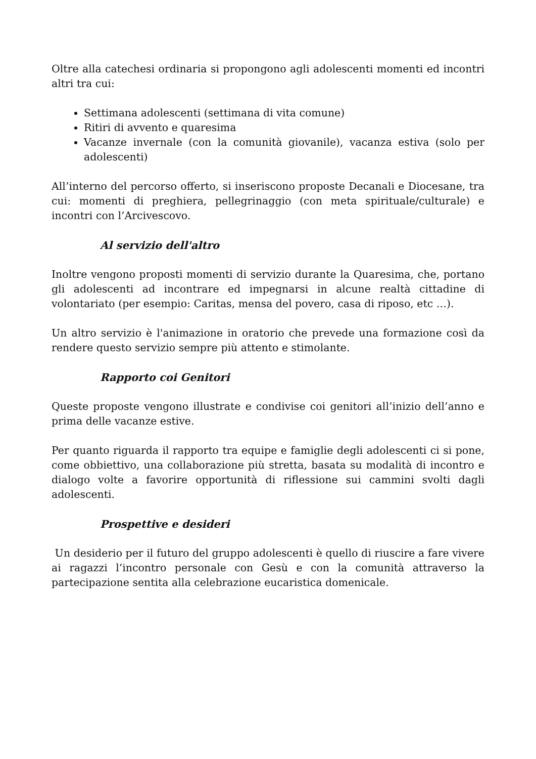Oltre alla catechesi ordinaria si propongono agli adolescenti momenti ed incontri altri tra cui:
Settimana adolescenti (settimana di vita comune)
Ritiri di avvento e quaresima
Vacanze invernale (con la comunità giovanile), vacanza estiva (solo per adolescenti)
All’interno del percorso offerto, si inseriscono proposte Decanali e Diocesane, tra cui: momenti di preghiera, pellegrinaggio (con meta spirituale/culturale) e incontri con l’Arcivescovo.
Al servizio dell'altro
Inoltre vengono proposti momenti di servizio durante la Quaresima, che, portano gli adolescenti ad incontrare ed impegnarsi in alcune realtà cittadine di volontariato (per esempio: Caritas, mensa del povero, casa di riposo, etc …).
Un altro servizio è l'animazione in oratorio che prevede una formazione così da rendere questo servizio sempre più attento e stimolante.
Rapporto coi Genitori
Queste proposte vengono illustrate e condivise coi genitori all’inizio dell’anno e prima delle vacanze estive.
Per quanto riguarda il rapporto tra equipe e famiglie degli adolescenti ci si pone, come obbiettivo, una collaborazione più stretta, basata su modalità di incontro e dialogo volte a favorire opportunità di riflessione sui cammini svolti dagli adolescenti.
Prospettive e desideri
Un desiderio per il futuro del gruppo adolescenti è quello di riuscire a fare vivere ai ragazzi l’incontro personale con Gesù e con la comunità attraverso la partecipazione sentita alla celebrazione eucaristica domenicale.